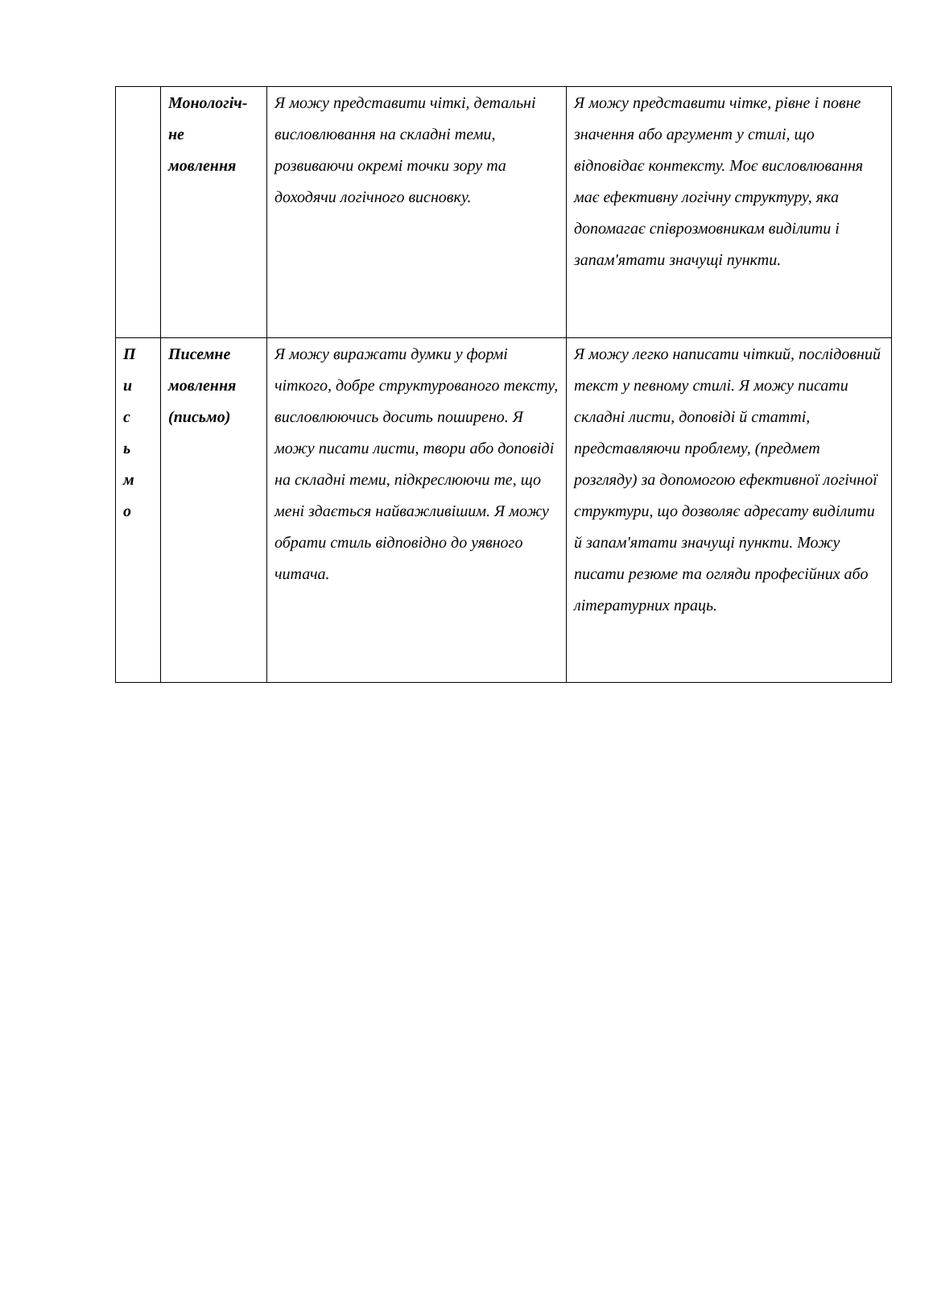| | Монологіч- не мовлення | Я можу представити чіткі, детальні висловлювання на складні теми, розвиваючи окремі точки зору та доходячи логічного висновку. | Я можу представити чітке, рівне і повне значення або аргумент у стилі, що відповідає контексту. Моє висловлювання має ефективну логічну структуру, яка допомагає співрозмовникам виділити і запам'ятати значущі пункти. |
| П и с ь м о | Писемне мовлення (письмо) | Я можу виражати думки у формі чіткого, добре структурованого тексту, висловлюючись досить поширено. Я можу писати листи, твори або доповіді на складні теми, підкреслюючи те, що мені здається найважливішим. Я можу обрати стиль відповідно до уявного читача. | Я можу легко написати чіткий, послідовний текст у певному стилі. Я можу писати складні листи, доповіді й статті, представляючи проблему, (предмет розгляду) за допомогою ефективної логічної структури, що дозволяє адресату виділити й запам'ятати значущі пункти. Можу писати резюме та огляди професійних або літературних праць. |